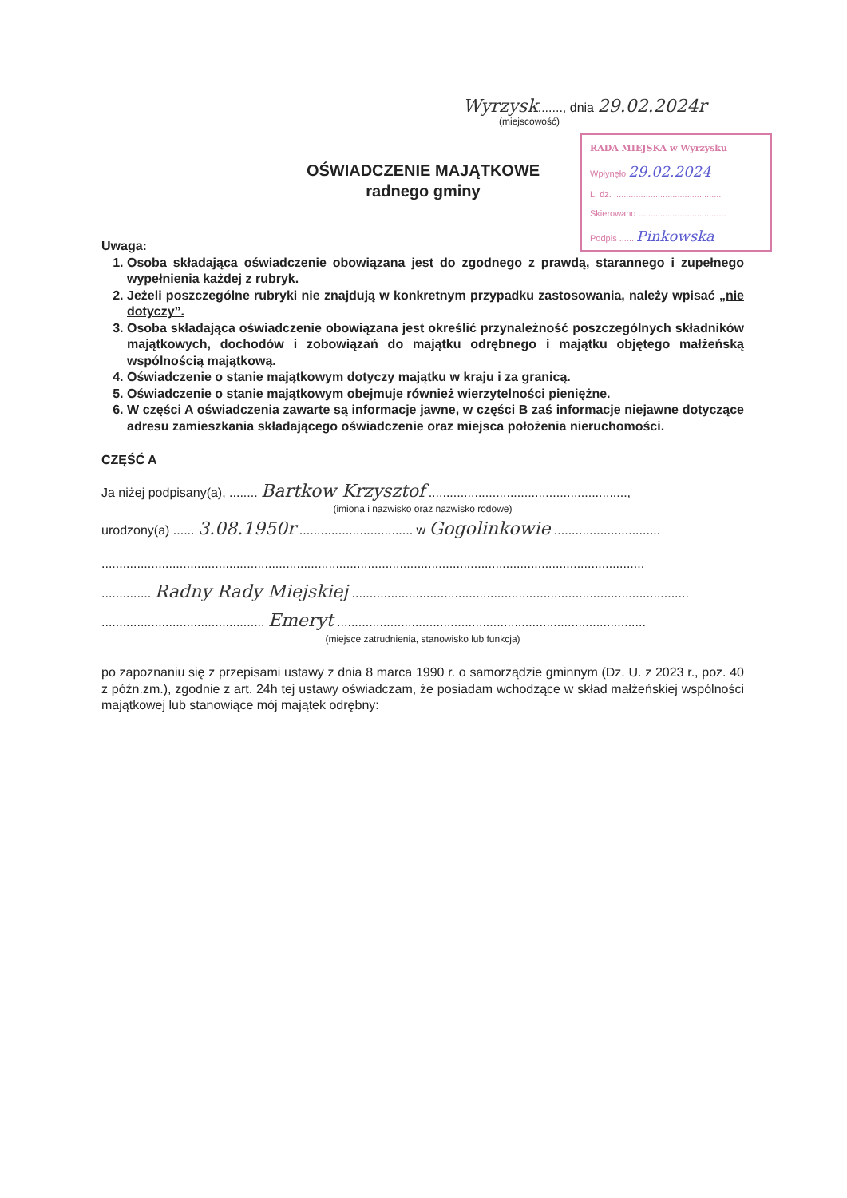Wyrzysk......., dnia 29.02.2024r
(miejscowość)
RADA MIEJSKA w Wyrzysku
Wpłynęło 29.02.2024
L. dz. ............................................
Skierowano ....................................
Podpis ...... Pinkowska
OŚWIADCZENIE MAJĄTKOWE
radnego gminy
Uwaga:
1. Osoba składająca oświadczenie obowiązana jest do zgodnego z prawdą, starannego i zupełnego wypełnienia każdej z rubryk.
2. Jeżeli poszczególne rubryki nie znajdują w konkretnym przypadku zastosowania, należy wpisać „nie dotyczy”.
3. Osoba składająca oświadczenie obowiązana jest określić przynależność poszczególnych składników majątkowych, dochodów i zobowiązań do majątku odrębnego i majątku objętego małżeńską wspólnością majątkową.
4. Oświadczenie o stanie majątkowym dotyczy majątku w kraju i za granicą.
5. Oświadczenie o stanie majątkowym obejmuje również wierzytelności pieniężne.
6. W części A oświadczenia zawarte są informacje jawne, w części B zaś informacje niejawne dotyczące adresu zamieszkania składającego oświadczenie oraz miejsca położenia nieruchomości.
CZĘŚĆ A
Ja niżej podpisany(a), ........ Bartkow Krzysztof ........................................................,
(imiona i nazwisko oraz nazwisko rodowe)
urodzony(a) ...... 3.08.1950r ................................ w Gogolinkowie ..............................
.........................................................................................................................................................
.............. Radny Rady Miejskiej ...............................................................................................
.............................................. Emeryt .......................................................................................
(miejsce zatrudnienia, stanowisko lub funkcja)
po zapoznaniu się z przepisami ustawy z dnia 8 marca 1990 r. o samorządzie gminnym (Dz. U. z 2023 r., poz. 40 z późn.zm.), zgodnie z art. 24h tej ustawy oświadczam, że posiadam wchodzące w skład małżeńskiej wspólności majątkowej lub stanowiące mój majątek odrębny: